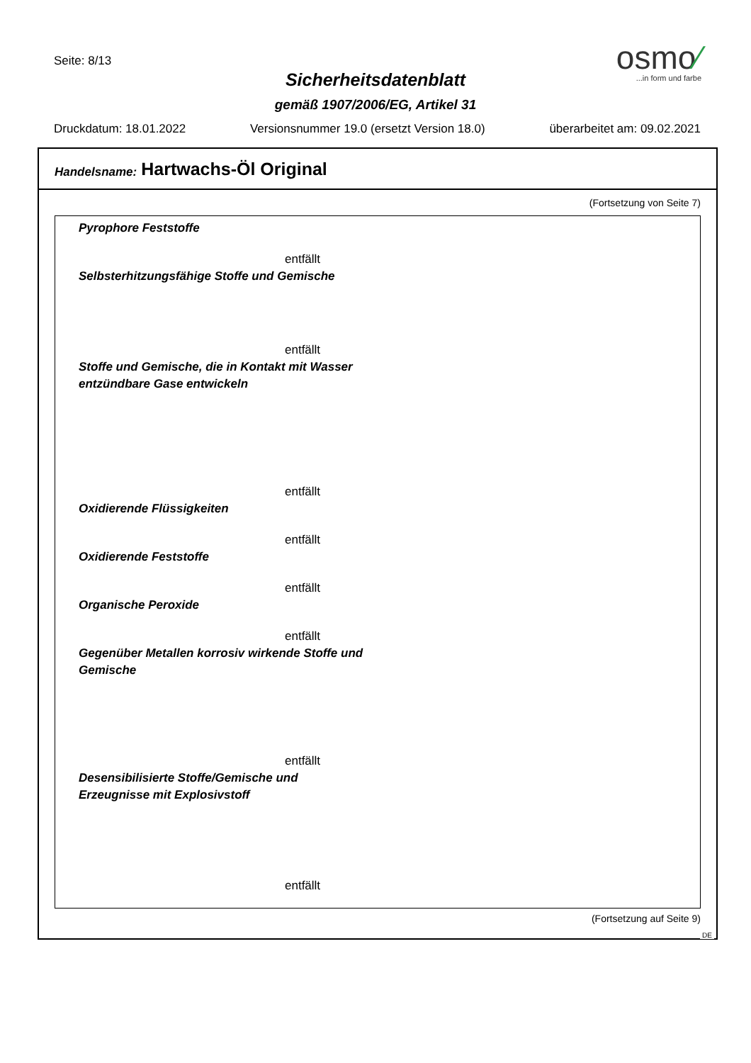Seite: 8/13
Sicherheitsdatenblatt
gemäß 1907/2006/EG, Artikel 31
osmo⁄
...in form und farbe
Druckdatum: 18.01.2022 Versionsnummer 19.0 (ersetzt Version 18.0) überarbeitet am: 09.02.2021
Handelsname: Hartwachs-Öl Original
(Fortsetzung von Seite 7)
Pyrophore Feststoffe
entfällt
Selbsterhitzungsfähige Stoffe und Gemische
entfällt
Stoffe und Gemische, die in Kontakt mit Wasser
entzündbare Gase entwickeln
entfällt
Oxidierende Flüssigkeiten
entfällt
Oxidierende Feststoffe
entfällt
Organische Peroxide
entfällt
Gegenüber Metallen korrosiv wirkende Stoffe und
Gemische
entfällt
Desensibilisierte Stoffe/Gemische und
Erzeugnisse mit Explosivstoff
entfällt
(Fortsetzung auf Seite 9)
DE